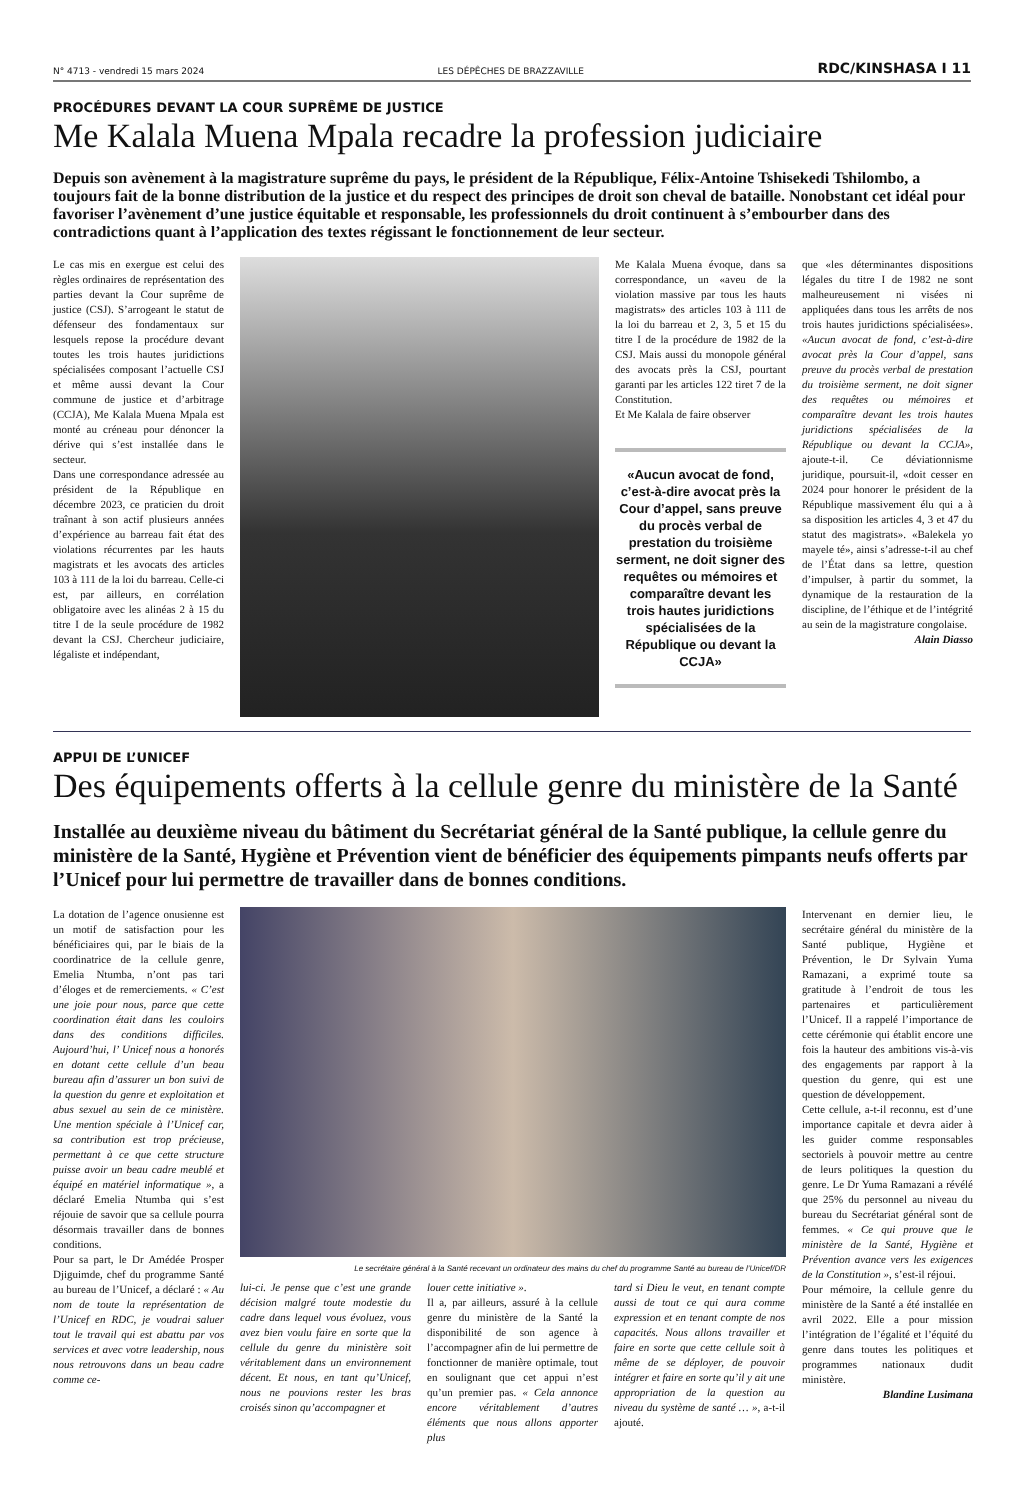N° 4713 - vendredi 15 mars 2024 LES DÉPÊCHES DE BRAZZAVILLE RDC/KINSHASA I 11
PROCÉDURES DEVANT LA COUR SUPRÊME DE JUSTICE
Me Kalala Muena Mpala recadre la profession judiciaire
Depuis son avènement à la magistrature suprême du pays, le président de la République, Félix-Antoine Tshisekedi Tshilombo, a toujours fait de la bonne distribution de la justice et du respect des principes de droit son cheval de bataille. Nonobstant cet idéal pour favoriser l’avènement d’une justice équitable et responsable, les professionnels du droit continuent à s’embourber dans des contradictions quant à l’application des textes régissant le fonctionnement de leur secteur.
Le cas mis en exergue est celui des règles ordinaires de représentation des parties devant la Cour suprême de justice (CSJ). S’arrogeant le statut de défenseur des fondamentaux sur lesquels repose la procédure devant toutes les trois hautes juridictions spécialisées composant l’actuelle CSJ et même aussi devant la Cour commune de justice et d’arbitrage (CCJA), Me Kalala Muena Mpala est monté au créneau pour dénoncer la dérive qui s’est installée dans le secteur.
Dans une correspondance adressée au président de la République en décembre 2023, ce praticien du droit traînant à son actif plusieurs années d’expérience au barreau fait état des violations récurrentes par les hauts magistrats et les avocats des articles 103 à 111 de la loi du barreau. Celle-ci est, par ailleurs, en corrélation obligatoire avec les alinéas 2 à 15 du titre I de la seule procédure de 1982 devant la CSJ. Chercheur judiciaire, légaliste et indépendant,
Me Kalala Muena évoque, dans sa correspondance, un «aveu de la violation massive par tous les hauts magistrats» des articles 103 à 111 de la loi du barreau et 2, 3, 5 et 15 du titre I de la procédure de 1982 de la CSJ. Mais aussi du monopole général des avocats près la CSJ, pourtant garanti par les articles 122 tiret 7 de la Constitution.
Et Me Kalala de faire observer
«Aucun avocat de fond, c’est-à-dire avocat près la Cour d’appel, sans preuve du procès verbal de prestation du troisième serment, ne doit signer des requêtes ou mémoires et comparaître devant les trois hautes juridictions spécialisées de la République ou devant la CCJA»
que «les déterminantes dispositions légales du titre I de 1982 ne sont malheureusement ni visées ni appliquées dans tous les arrêts de nos trois hautes juridictions spécialisées». «Aucun avocat de fond, c’est-à-dire avocat près la Cour d’appel, sans preuve du procès verbal de prestation du troisième serment, ne doit signer des requêtes ou mémoires et comparaître devant les trois hautes juridictions spécialisées de la République ou devant la CCJA», ajoute-t-il. Ce déviationnisme juridique, poursuit-il, «doit cesser en 2024 pour honorer le président de la République massivement élu qui a à sa disposition les articles 4, 3 et 47 du statut des magistrats». «Balekela yo mayele té», ainsi s’adresse-t-il au chef de l’État dans sa lettre, question d’impulser, à partir du sommet, la dynamique de la restauration de la discipline, de l’éthique et de l’intégrité au sein de la magistrature congolaise.
Alain Diasso
APPUI DE L’UNICEF
Des équipements offerts à la cellule genre du ministère de la Santé
Installée au deuxième niveau du bâtiment du Secrétariat général de la Santé publique, la cellule genre du ministère de la Santé, Hygiène et Prévention vient de bénéficier des équipements pimpants neufs offerts par l’Unicef pour lui permettre de travailler dans de bonnes conditions.
La dotation de l’agence onusienne est un motif de satisfaction pour les bénéficiaires qui, par le biais de la coordinatrice de la cellule genre, Emelia Ntumba, n’ont pas tari d’éloges et de remerciements. « C’est une joie pour nous, parce que cette coordination était dans les couloirs dans des conditions difficiles. Aujourd’hui, l’ Unicef nous a honorés en dotant cette cellule d’un beau bureau afin d’assurer un bon suivi de la question du genre et exploitation et abus sexuel au sein de ce ministère. Une mention spéciale à l’Unicef car, sa contribution est trop précieuse, permettant à ce que cette structure puisse avoir un beau cadre meublé et équipé en matériel informatique », a déclaré Emelia Ntumba qui s’est réjouie de savoir que sa cellule pourra désormais travailler dans de bonnes conditions.
Pour sa part, le Dr Amédée Prosper Djiguimde, chef du programme Santé au bureau de l’Unicef, a déclaré : « Au nom de toute la représentation de l’Unicef en RDC, je voudrai saluer tout le travail qui est abattu par vos services et avec votre leadership, nous nous retrouvons dans un beau cadre comme ce-
Le secrétaire général à la Santé recevant un ordinateur des mains du chef du programme Santé au bureau de l’Unicef/DR
lui-ci. Je pense que c’est une grande décision malgré toute modestie du cadre dans lequel vous évoluez, vous avez bien voulu faire en sorte que la cellule du genre du ministère soit véritablement dans un environnement décent. Et nous, en tant qu’Unicef, nous ne pouvions rester les bras croisés sinon qu’accompagner et
louer cette initiative ».
Il a, par ailleurs, assuré à la cellule genre du ministère de la Santé la disponibilité de son agence à l’accompagner afin de lui permettre de fonctionner de manière optimale, tout en soulignant que cet appui n’est qu’un premier pas. « Cela annonce encore véritablement d’autres éléments que nous allons apporter plus
tard si Dieu le veut, en tenant compte aussi de tout ce qui aura comme expression et en tenant compte de nos capacités. Nous allons travailler et faire en sorte que cette cellule soit à même de se déployer, de pouvoir intégrer et faire en sorte qu’il y ait une appropriation de la question au niveau du système de santé … », a-t-il ajouté.
Intervenant en dernier lieu, le secrétaire général du ministère de la Santé publique, Hygiène et Prévention, le Dr Sylvain Yuma Ramazani, a exprimé toute sa gratitude à l’endroit de tous les partenaires et particulièrement l’Unicef. Il a rappelé l’importance de cette cérémonie qui établit encore une fois la hauteur des ambitions vis-à-vis des engagements par rapport à la question du genre, qui est une question de développement.
Cette cellule, a-t-il reconnu, est d’une importance capitale et devra aider à les guider comme responsables sectoriels à pouvoir mettre au centre de leurs politiques la question du genre. Le Dr Yuma Ramazani a révélé que 25% du personnel au niveau du bureau du Secrétariat général sont de femmes. « Ce qui prouve que le ministère de la Santé, Hygiène et Prévention avance vers les exigences de la Constitution », s’est-il réjoui.
Pour mémoire, la cellule genre du ministère de la Santé a été installée en avril 2022. Elle a pour mission l’intégration de l’égalité et l’équité du genre dans toutes les politiques et programmes nationaux dudit ministère.
Blandine Lusimana